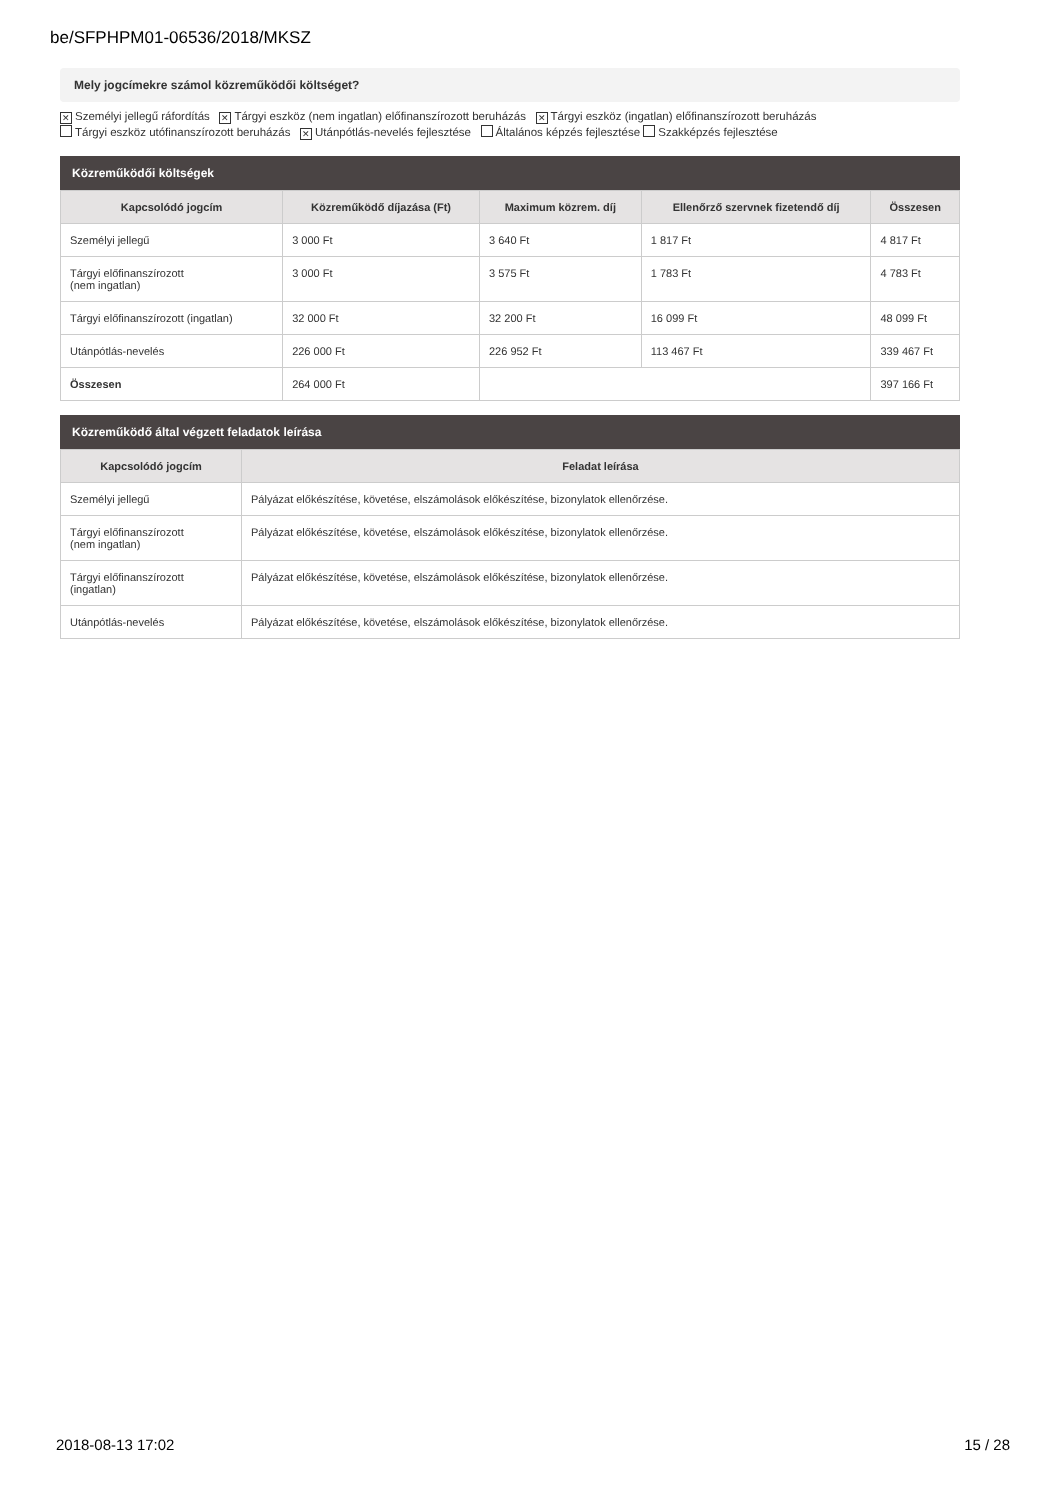be/SFPHPM01-06536/2018/MKSZ
Mely jogcímekre számol közreműködői költséget?
✕ Személyi jellegű ráfordítás ✕ Tárgyi eszköz (nem ingatlan) előfinanszírozott beruházás ✕ Tárgyi eszköz (ingatlan) előfinanszírozott beruházás
Tárgyi eszköz utófinanszírozott beruházás ✕ Utánpótlás-nevelés fejlesztése Általános képzés fejlesztése Szakképzés fejlesztése
Közreműködői költségek
| Kapcsolódó jogcím | Közreműködő díjazása (Ft) | Maximum közrem. díj | Ellenőrző szervnek fizetendő díj | Összesen |
| --- | --- | --- | --- | --- |
| Személyi jellegű | 3 000 Ft | 3 640 Ft | 1 817 Ft | 4 817 Ft |
| Tárgyi előfinanszírozott (nem ingatlan) | 3 000 Ft | 3 575 Ft | 1 783 Ft | 4 783 Ft |
| Tárgyi előfinanszírozott (ingatlan) | 32 000 Ft | 32 200 Ft | 16 099 Ft | 48 099 Ft |
| Utánpótlás-nevelés | 226 000 Ft | 226 952 Ft | 113 467 Ft | 339 467 Ft |
| Összesen | 264 000 Ft | | | 397 166 Ft |
Közreműködő által végzett feladatok leírása
| Kapcsolódó jogcím | Feladat leírása |
| --- | --- |
| Személyi jellegű | Pályázat előkészítése, követése, elszámolások előkészítése, bizonylatok ellenőrzése. |
| Tárgyi előfinanszírozott (nem ingatlan) | Pályázat előkészítése, követése, elszámolások előkészítése, bizonylatok ellenőrzése. |
| Tárgyi előfinanszírozott (ingatlan) | Pályázat előkészítése, követése, elszámolások előkészítése, bizonylatok ellenőrzése. |
| Utánpótlás-nevelés | Pályázat előkészítése, követése, elszámolások előkészítése, bizonylatok ellenőrzése. |
2018-08-13 17:02 15 / 28